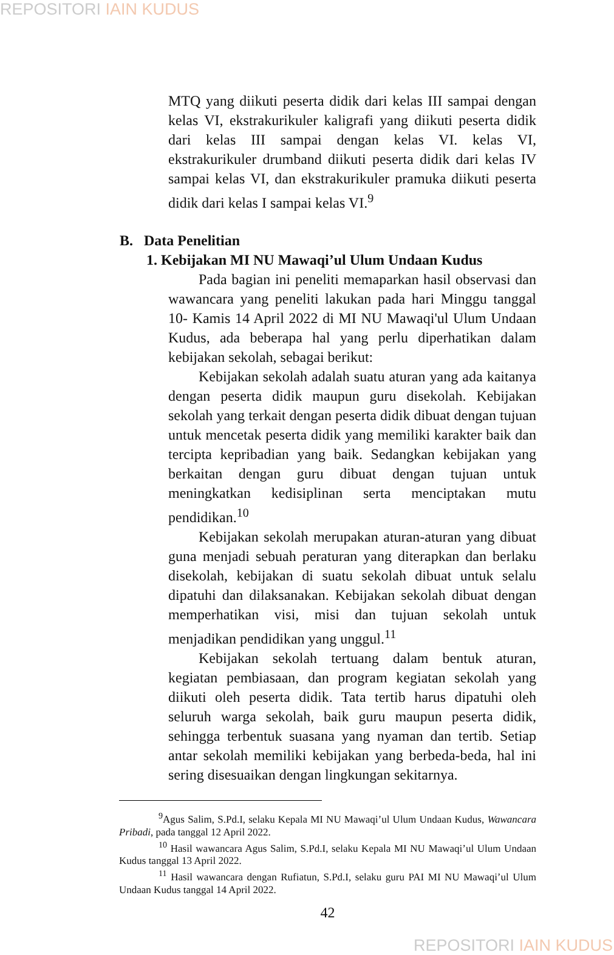REPOSITORI IAIN KUDUS
MTQ yang diikuti peserta didik dari kelas III sampai dengan kelas VI, ekstrakurikuler kaligrafi yang diikuti peserta didik dari kelas III sampai dengan kelas VI. kelas VI, ekstrakurikuler drumband diikuti peserta didik dari kelas IV sampai kelas VI, dan ekstrakurikuler pramuka diikuti peserta didik dari kelas I sampai kelas VI.<sup>9</sup>
B. Data Penelitian
1. Kebijakan MI NU Mawaqi’ul Ulum Undaan Kudus
Pada bagian ini peneliti memaparkan hasil observasi dan wawancara yang peneliti lakukan pada hari Minggu tanggal 10- Kamis 14 April 2022 di MI NU Mawaqi'ul Ulum Undaan Kudus, ada beberapa hal yang perlu diperhatikan dalam kebijakan sekolah, sebagai berikut:
Kebijakan sekolah adalah suatu aturan yang ada kaitanya dengan peserta didik maupun guru disekolah. Kebijakan sekolah yang terkait dengan peserta didik dibuat dengan tujuan untuk mencetak peserta didik yang memiliki karakter baik dan tercipta kepribadian yang baik. Sedangkan kebijakan yang berkaitan dengan guru dibuat dengan tujuan untuk meningkatkan kedisiplinan serta menciptakan mutu pendidikan.<sup>10</sup>
Kebijakan sekolah merupakan aturan-aturan yang dibuat guna menjadi sebuah peraturan yang diterapkan dan berlaku disekolah, kebijakan di suatu sekolah dibuat untuk selalu dipatuhi dan dilaksanakan. Kebijakan sekolah dibuat dengan memperhatikan visi, misi dan tujuan sekolah untuk menjadikan pendidikan yang unggul.<sup>11</sup>
Kebijakan sekolah tertuang dalam bentuk aturan, kegiatan pembiasaan, dan program kegiatan sekolah yang diikuti oleh peserta didik. Tata tertib harus dipatuhi oleh seluruh warga sekolah, baik guru maupun peserta didik, sehingga terbentuk suasana yang nyaman dan tertib. Setiap antar sekolah memiliki kebijakan yang berbeda-beda, hal ini sering disesuaikan dengan lingkungan sekitarnya.
<sup>9</sup> Agus Salim, S.Pd.I, selaku Kepala MI NU Mawaqi’ul Ulum Undaan Kudus, Wawancara Pribadi, pada tanggal 12 April 2022.
<sup>10</sup> Hasil wawancara Agus Salim, S.Pd.I, selaku Kepala MI NU Mawaqi’ul Ulum Undaan Kudus tanggal 13 April 2022.
<sup>11</sup> Hasil wawancara dengan Rufiatun, S.Pd.I, selaku guru PAI MI NU Mawaqi’ul Ulum Undaan Kudus tanggal 14 April 2022.
42
REPOSITORI IAIN KUDUS